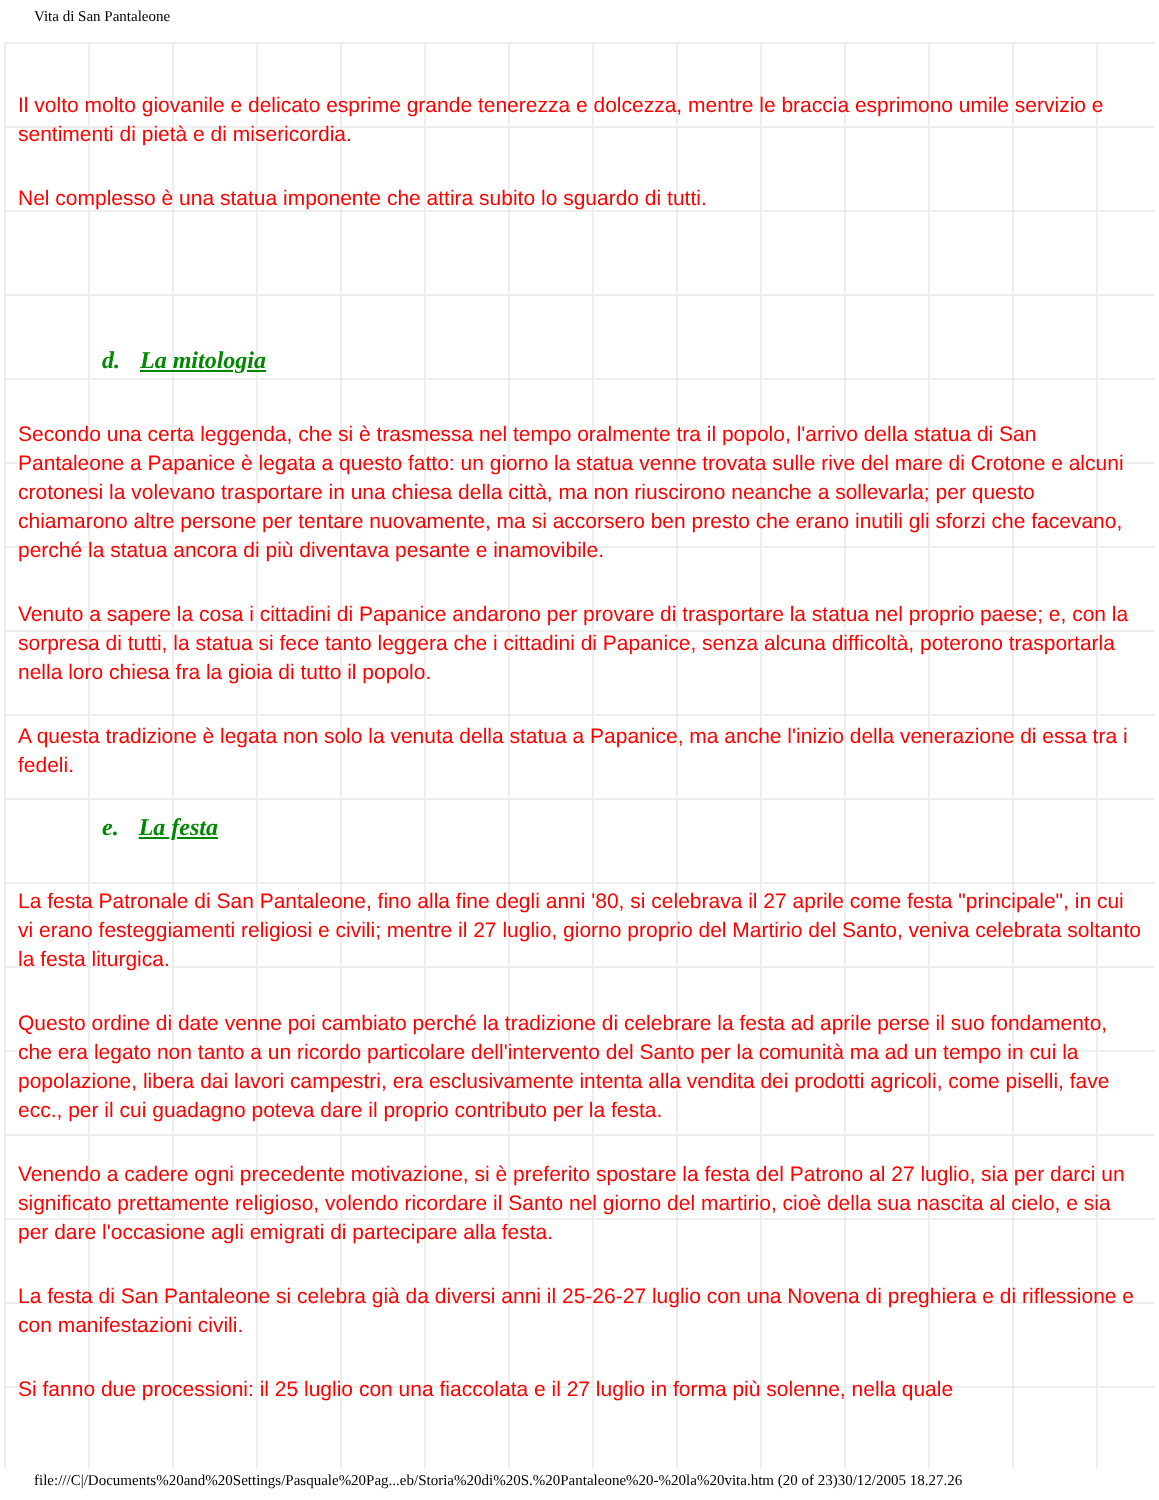Vita di San Pantaleone
Il volto molto giovanile e delicato esprime grande tenerezza e dolcezza, mentre le braccia esprimono umile servizio e sentimenti di pietà e di misericordia.
Nel complesso è una statua imponente che attira subito lo sguardo di tutti.
d. La mitologia
Secondo una certa leggenda, che si è trasmessa nel tempo oralmente tra il popolo, l'arrivo della statua di San Pantaleone a Papanice è legata a questo fatto: un giorno la statua venne trovata sulle rive del mare di Crotone e alcuni crotonesi la volevano trasportare in una chiesa della città, ma non riuscirono neanche a sollevarla; per questo chiamarono altre persone per tentare nuovamente, ma si accorsero ben presto che erano inutili gli sforzi che facevano, perché la statua ancora di più diventava pesante e inamovibile.
Venuto a sapere la cosa i cittadini di Papanice andarono per provare di trasportare la statua nel proprio paese; e, con la sorpresa di tutti, la statua si fece tanto leggera che i cittadini di Papanice, senza alcuna difficoltà, poterono trasportarla nella loro chiesa fra la gioia di tutto il popolo.
A questa tradizione è legata non solo la venuta della statua a Papanice, ma anche l'inizio della venerazione di essa tra i fedeli.
e. La festa
La festa Patronale di San Pantaleone, fino alla fine degli anni '80, si celebrava il 27 aprile come festa "principale", in cui vi erano festeggiamenti religiosi e civili; mentre il 27 luglio, giorno proprio del Martirio del Santo, veniva celebrata soltanto la festa liturgica.
Questo ordine di date venne poi cambiato perché la tradizione di celebrare la festa ad aprile perse il suo fondamento, che era legato non tanto a un ricordo particolare dell'intervento del Santo per la comunità ma ad un tempo in cui la popolazione, libera dai lavori campestri, era esclusivamente intenta alla vendita dei prodotti agricoli, come piselli, fave ecc., per il cui guadagno poteva dare il proprio contributo per la festa.
Venendo a cadere ogni precedente motivazione, si è preferito spostare la festa del Patrono al 27 luglio, sia per darci un significato prettamente religioso, volendo ricordare il Santo nel giorno del martirio, cioè della sua nascita al cielo, e sia per dare l'occasione agli emigrati di partecipare alla festa.
La festa di San Pantaleone si celebra già da diversi anni il 25-26-27 luglio con una Novena di preghiera e di riflessione e con manifestazioni civili.
Si fanno due processioni: il 25 luglio con una fiaccolata e il 27 luglio in forma più solenne, nella quale
file:///C|/Documents%20and%20Settings/Pasquale%20Pag...eb/Storia%20di%20S.%20Pantaleone%20-%20la%20vita.htm (20 of 23)30/12/2005 18.27.26